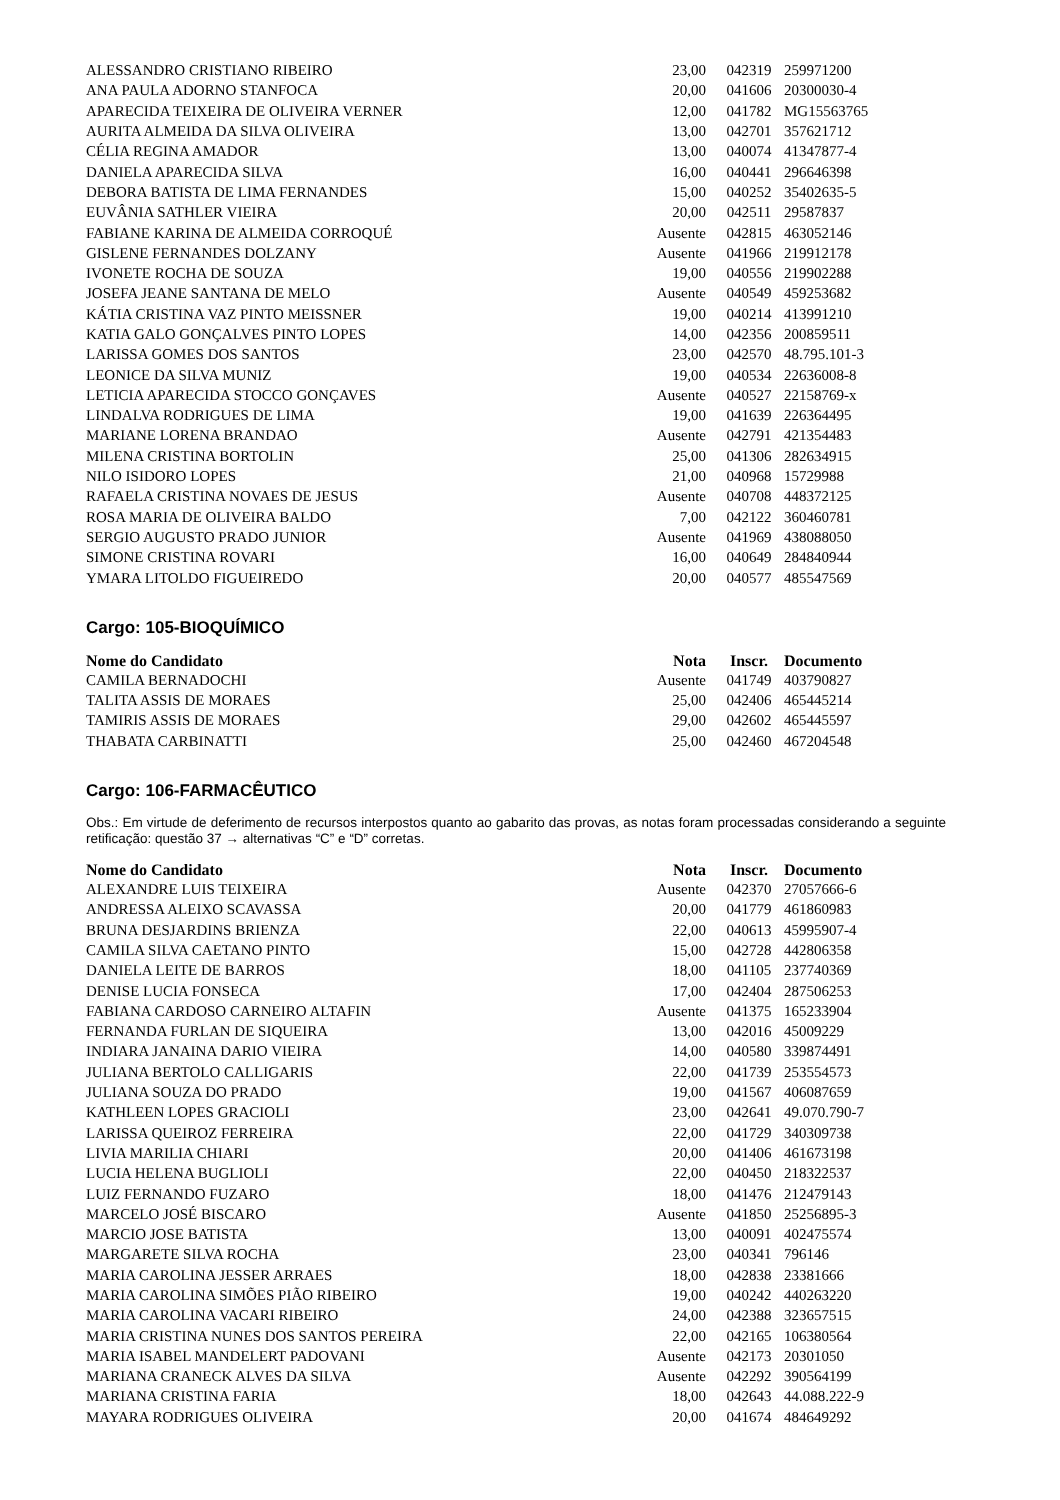| ALESSANDRO CRISTIANO RIBEIRO | 23,00 | 042319 | 259971200 |
| ANA PAULA ADORNO STANFOCA | 20,00 | 041606 | 20300030-4 |
| APARECIDA TEIXEIRA DE OLIVEIRA VERNER | 12,00 | 041782 | MG15563765 |
| AURITA ALMEIDA DA SILVA OLIVEIRA | 13,00 | 042701 | 357621712 |
| CÉLIA REGINA AMADOR | 13,00 | 040074 | 41347877-4 |
| DANIELA APARECIDA SILVA | 16,00 | 040441 | 296646398 |
| DEBORA BATISTA DE LIMA FERNANDES | 15,00 | 040252 | 35402635-5 |
| EUVÂNIA SATHLER VIEIRA | 20,00 | 042511 | 29587837 |
| FABIANE KARINA DE ALMEIDA CORROQUÉ | Ausente | 042815 | 463052146 |
| GISLENE FERNANDES DOLZANY | Ausente | 041966 | 219912178 |
| IVONETE ROCHA DE SOUZA | 19,00 | 040556 | 219902288 |
| JOSEFA JEANE SANTANA DE MELO | Ausente | 040549 | 459253682 |
| KÁTIA CRISTINA VAZ PINTO MEISSNER | 19,00 | 040214 | 413991210 |
| KATIA GALO GONÇALVES PINTO LOPES | 14,00 | 042356 | 200859511 |
| LARISSA GOMES DOS SANTOS | 23,00 | 042570 | 48.795.101-3 |
| LEONICE DA SILVA MUNIZ | 19,00 | 040534 | 22636008-8 |
| LETICIA APARECIDA STOCCO GONÇAVES | Ausente | 040527 | 22158769-x |
| LINDALVA RODRIGUES DE LIMA | 19,00 | 041639 | 226364495 |
| MARIANE LORENA BRANDAO | Ausente | 042791 | 421354483 |
| MILENA CRISTINA BORTOLIN | 25,00 | 041306 | 282634915 |
| NILO ISIDORO LOPES | 21,00 | 040968 | 15729988 |
| RAFAELA CRISTINA NOVAES DE JESUS | Ausente | 040708 | 448372125 |
| ROSA MARIA DE OLIVEIRA BALDO | 7,00 | 042122 | 360460781 |
| SERGIO AUGUSTO PRADO JUNIOR | Ausente | 041969 | 438088050 |
| SIMONE CRISTINA ROVARI | 16,00 | 040649 | 284840944 |
| YMARA LITOLDO FIGUEIREDO | 20,00 | 040577 | 485547569 |
Cargo: 105-BIOQUÍMICO
| Nome do Candidato | Nota | Inscr. | Documento |
| --- | --- | --- | --- |
| CAMILA BERNADOCHI | Ausente | 041749 | 403790827 |
| TALITA ASSIS DE MORAES | 25,00 | 042406 | 465445214 |
| TAMIRIS ASSIS DE MORAES | 29,00 | 042602 | 465445597 |
| THABATA CARBINATTI | 25,00 | 042460 | 467204548 |
Cargo: 106-FARMACÊUTICO
Obs.: Em virtude de deferimento de recursos interpostos quanto ao gabarito das provas, as notas foram processadas considerando a seguinte retificação: questão 37 → alternativas “C” e “D” corretas.
| Nome do Candidato | Nota | Inscr. | Documento |
| --- | --- | --- | --- |
| ALEXANDRE LUIS TEIXEIRA | Ausente | 042370 | 27057666-6 |
| ANDRESSA ALEIXO SCAVASSA | 20,00 | 041779 | 461860983 |
| BRUNA DESJARDINS BRIENZA | 22,00 | 040613 | 45995907-4 |
| CAMILA SILVA CAETANO PINTO | 15,00 | 042728 | 442806358 |
| DANIELA LEITE DE BARROS | 18,00 | 041105 | 237740369 |
| DENISE LUCIA FONSECA | 17,00 | 042404 | 287506253 |
| FABIANA CARDOSO CARNEIRO ALTAFIN | Ausente | 041375 | 165233904 |
| FERNANDA FURLAN DE SIQUEIRA | 13,00 | 042016 | 45009229 |
| INDIARA JANAINA DARIO VIEIRA | 14,00 | 040580 | 339874491 |
| JULIANA BERTOLO CALLIGARIS | 22,00 | 041739 | 253554573 |
| JULIANA SOUZA DO PRADO | 19,00 | 041567 | 406087659 |
| KATHLEEN LOPES GRACIOLI | 23,00 | 042641 | 49.070.790-7 |
| LARISSA QUEIROZ FERREIRA | 22,00 | 041729 | 340309738 |
| LIVIA MARILIA CHIARI | 20,00 | 041406 | 461673198 |
| LUCIA HELENA BUGLIOLI | 22,00 | 040450 | 218322537 |
| LUIZ FERNANDO FUZARO | 18,00 | 041476 | 212479143 |
| MARCELO JOSÉ BISCARO | Ausente | 041850 | 25256895-3 |
| MARCIO JOSE BATISTA | 13,00 | 040091 | 402475574 |
| MARGARETE SILVA ROCHA | 23,00 | 040341 | 796146 |
| MARIA CAROLINA JESSER ARRAES | 18,00 | 042838 | 23381666 |
| MARIA CAROLINA SIMÕES PIÃO RIBEIRO | 19,00 | 040242 | 440263220 |
| MARIA CAROLINA VACARI RIBEIRO | 24,00 | 042388 | 323657515 |
| MARIA CRISTINA NUNES DOS SANTOS PEREIRA | 22,00 | 042165 | 106380564 |
| MARIA ISABEL MANDELERT PADOVANI | Ausente | 042173 | 20301050 |
| MARIANA CRANECK ALVES DA SILVA | Ausente | 042292 | 390564199 |
| MARIANA CRISTINA FARIA | 18,00 | 042643 | 44.088.222-9 |
| MAYARA RODRIGUES OLIVEIRA | 20,00 | 041674 | 484649292 |